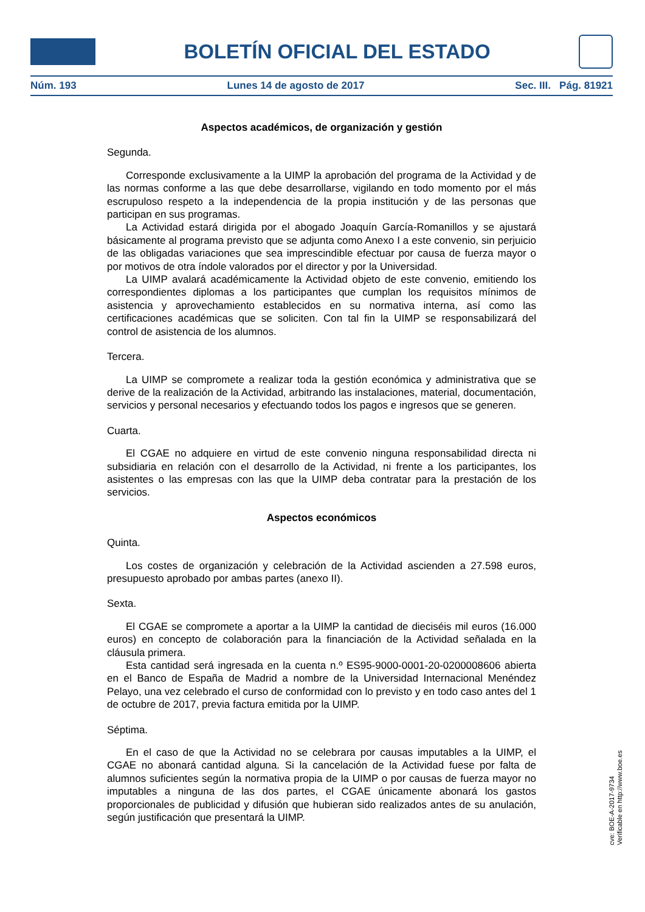BOLETÍN OFICIAL DEL ESTADO
Núm. 193 Lunes 14 de agosto de 2017 Sec. III. Pág. 81921
Aspectos académicos, de organización y gestión
Segunda.
Corresponde exclusivamente a la UIMP la aprobación del programa de la Actividad y de las normas conforme a las que debe desarrollarse, vigilando en todo momento por el más escrupuloso respeto a la independencia de la propia institución y de las personas que participan en sus programas.
La Actividad estará dirigida por el abogado Joaquín García-Romanillos y se ajustará básicamente al programa previsto que se adjunta como Anexo I a este convenio, sin perjuicio de las obligadas variaciones que sea imprescindible efectuar por causa de fuerza mayor o por motivos de otra índole valorados por el director y por la Universidad.
La UIMP avalará académicamente la Actividad objeto de este convenio, emitiendo los correspondientes diplomas a los participantes que cumplan los requisitos mínimos de asistencia y aprovechamiento establecidos en su normativa interna, así como las certificaciones académicas que se soliciten. Con tal fin la UIMP se responsabilizará del control de asistencia de los alumnos.
Tercera.
La UIMP se compromete a realizar toda la gestión económica y administrativa que se derive de la realización de la Actividad, arbitrando las instalaciones, material, documentación, servicios y personal necesarios y efectuando todos los pagos e ingresos que se generen.
Cuarta.
El CGAE no adquiere en virtud de este convenio ninguna responsabilidad directa ni subsidiaria en relación con el desarrollo de la Actividad, ni frente a los participantes, los asistentes o las empresas con las que la UIMP deba contratar para la prestación de los servicios.
Aspectos económicos
Quinta.
Los costes de organización y celebración de la Actividad ascienden a 27.598 euros, presupuesto aprobado por ambas partes (anexo II).
Sexta.
El CGAE se compromete a aportar a la UIMP la cantidad de dieciséis mil euros (16.000 euros) en concepto de colaboración para la financiación de la Actividad señalada en la cláusula primera.
Esta cantidad será ingresada en la cuenta n.º ES95-9000-0001-20-0200008606 abierta en el Banco de España de Madrid a nombre de la Universidad Internacional Menéndez Pelayo, una vez celebrado el curso de conformidad con lo previsto y en todo caso antes del 1 de octubre de 2017, previa factura emitida por la UIMP.
Séptima.
En el caso de que la Actividad no se celebrara por causas imputables a la UIMP, el CGAE no abonará cantidad alguna. Si la cancelación de la Actividad fuese por falta de alumnos suficientes según la normativa propia de la UIMP o por causas de fuerza mayor no imputables a ninguna de las dos partes, el CGAE únicamente abonará los gastos proporcionales de publicidad y difusión que hubieran sido realizados antes de su anulación, según justificación que presentará la UIMP.
cve: BOE-A-2017-9734
Verificable en http://www.boe.es